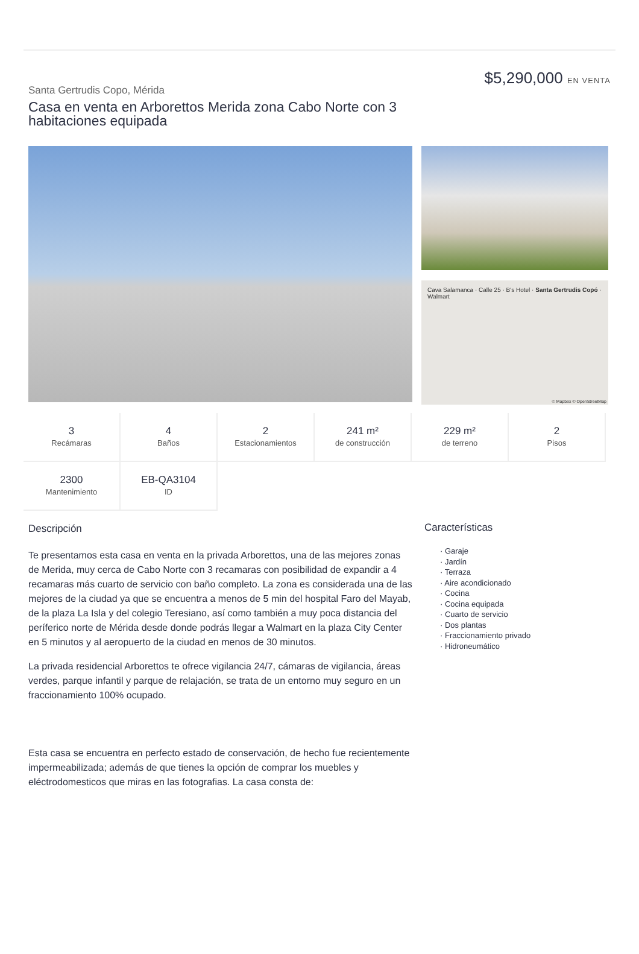Santa Gertrudis Copo, Mérida
Casa en venta en Arborettos Merida zona Cabo Norte con 3 habitaciones equipada
$5,290,000 EN VENTA
Cava Salamanca · Calle 25 · B's Hotel · Santa Gertrudis Copó · Walmart
© Mapbox © OpenStreetMap
3
Recámaras
4
Baños
2
Estacionamientos
241 m²
de construcción
229 m²
de terreno
2
Pisos
2300
Mantenimiento
EB-QA3104
ID
Descripción
Te presentamos esta casa en venta en la privada Arborettos, una de las mejores zonas de Merida, muy cerca de Cabo Norte con 3 recamaras con posibilidad de expandir a 4 recamaras más cuarto de servicio con baño completo. La zona es considerada una de las mejores de la ciudad ya que se encuentra a menos de 5 min del hospital Faro del Mayab, de la plaza La Isla y del colegio Teresiano, así como también a muy poca distancia del períferico norte de Mérida desde donde podrás llegar a Walmart en la plaza City Center en 5 minutos y al aeropuerto de la ciudad en menos de 30 minutos.
La privada residencial Arborettos te ofrece vigilancia 24/7, cámaras de vigilancia, áreas verdes, parque infantil y parque de relajación, se trata de un entorno muy seguro en un fraccionamiento 100% ocupado.
Esta casa se encuentra en perfecto estado de conservación, de hecho fue recientemente impermeabilizada; además de que tienes la opción de comprar los muebles y eléctrodomesticos que miras en las fotografias. La casa consta de:
Características
· Garaje
· Jardín
· Terraza
· Aire acondicionado
· Cocina
· Cocina equipada
· Cuarto de servicio
· Dos plantas
· Fraccionamiento privado
· Hidroneumático